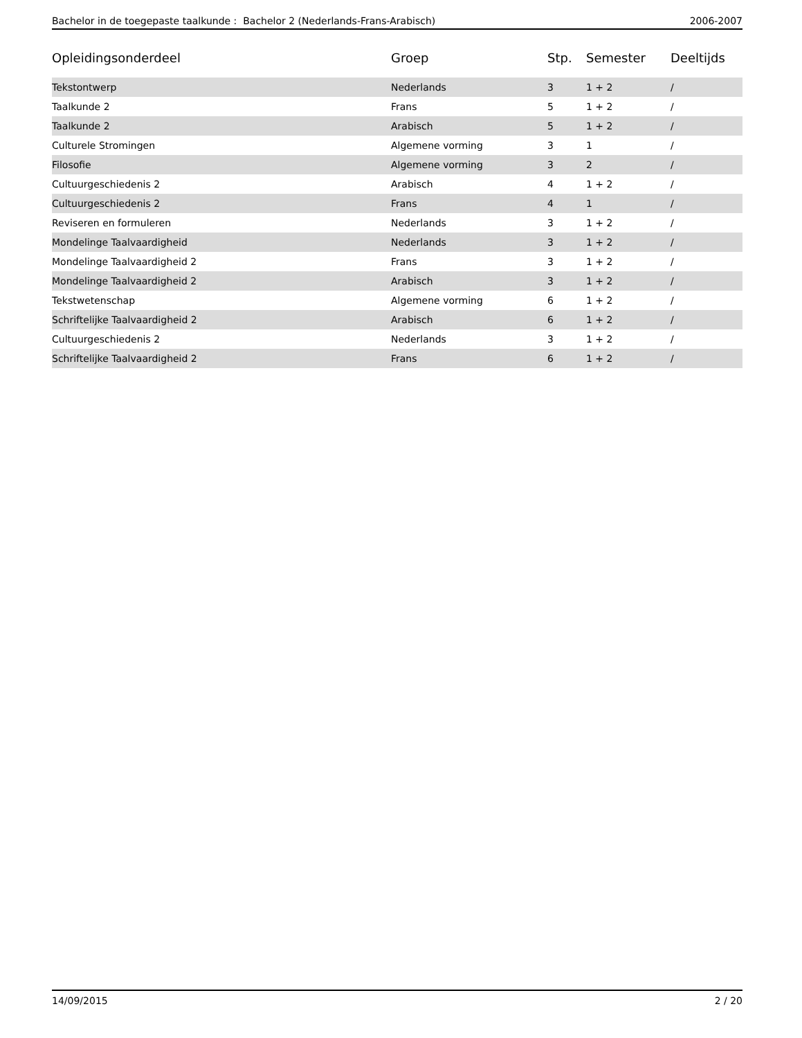Bachelor in de toegepaste taalkunde : Bachelor 2 (Nederlands-Frans-Arabisch) 2006-2007
| Opleidingsonderdeel | Groep | Stp. | Semester | Deeltijds |
| --- | --- | --- | --- | --- |
| Tekstontwerp | Nederlands | 3 | 1 + 2 | / |
| Taalkunde 2 | Frans | 5 | 1 + 2 | / |
| Taalkunde 2 | Arabisch | 5 | 1 + 2 | / |
| Culturele Stromingen | Algemene vorming | 3 | 1 | / |
| Filosofie | Algemene vorming | 3 | 2 | / |
| Cultuurgeschiedenis 2 | Arabisch | 4 | 1 + 2 | / |
| Cultuurgeschiedenis 2 | Frans | 4 | 1 | / |
| Reviseren en formuleren | Nederlands | 3 | 1 + 2 | / |
| Mondelinge Taalvaardigheid | Nederlands | 3 | 1 + 2 | / |
| Mondelinge Taalvaardigheid 2 | Frans | 3 | 1 + 2 | / |
| Mondelinge Taalvaardigheid 2 | Arabisch | 3 | 1 + 2 | / |
| Tekstwetenschap | Algemene vorming | 6 | 1 + 2 | / |
| Schriftelijke Taalvaardigheid 2 | Arabisch | 6 | 1 + 2 | / |
| Cultuurgeschiedenis 2 | Nederlands | 3 | 1 + 2 | / |
| Schriftelijke Taalvaardigheid 2 | Frans | 6 | 1 + 2 | / |
14/09/2015 2 / 20